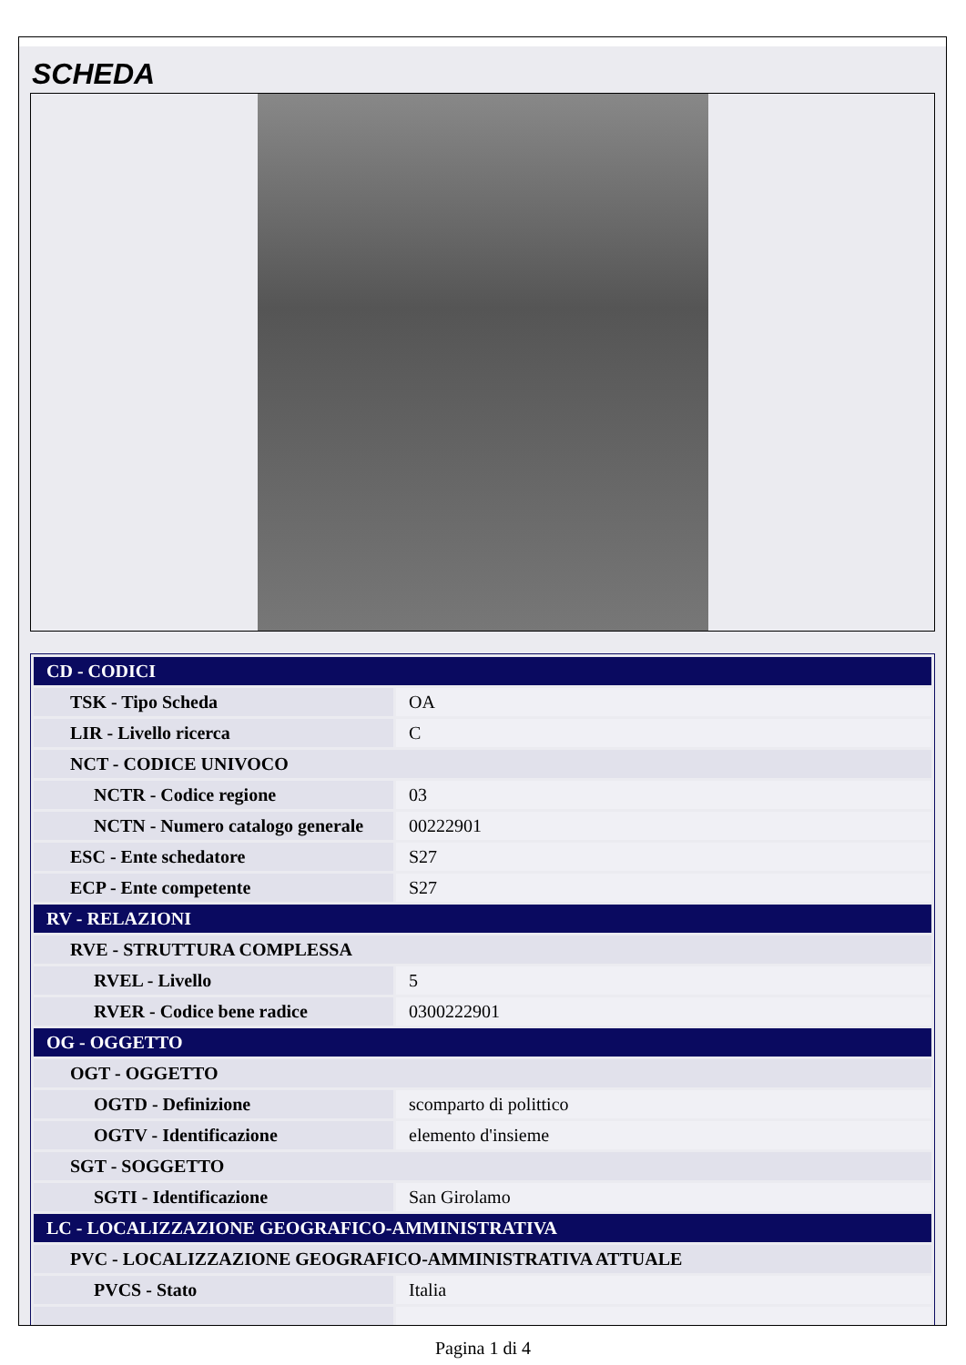SCHEDA
| CD - CODICI | |
| TSK - Tipo Scheda | OA |
| LIR - Livello ricerca | C |
| NCT - CODICE UNIVOCO | |
| NCTR - Codice regione | 03 |
| NCTN - Numero catalogo generale | 00222901 |
| ESC - Ente schedatore | S27 |
| ECP - Ente competente | S27 |
| RV - RELAZIONI | |
| RVE - STRUTTURA COMPLESSA | |
| RVEL - Livello | 5 |
| RVER - Codice bene radice | 0300222901 |
| OG - OGGETTO | |
| OGT - OGGETTO | |
| OGTD - Definizione | scomparto di polittico |
| OGTV - Identificazione | elemento d'insieme |
| SGT - SOGGETTO | |
| SGTI - Identificazione | San Girolamo |
| LC - LOCALIZZAZIONE GEOGRAFICO-AMMINISTRATIVA | |
| PVC - LOCALIZZAZIONE GEOGRAFICO-AMMINISTRATIVA ATTUALE | |
| PVCS - Stato | Italia |
Pagina 1 di 4